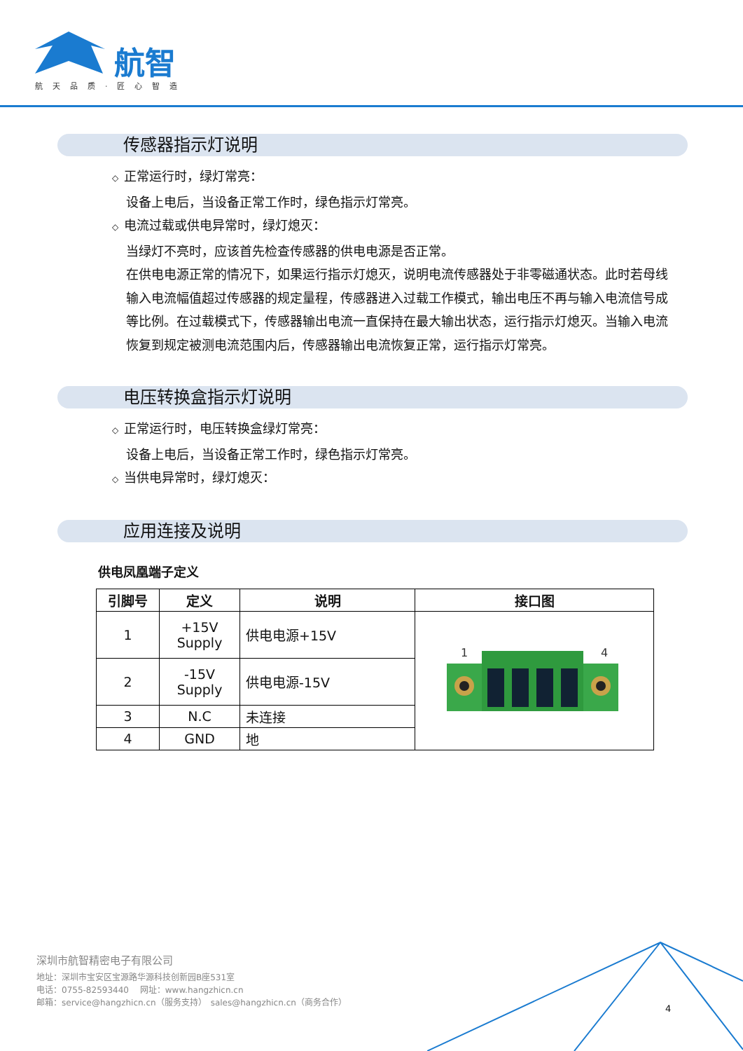航智
航天品质·匠心智造
传感器指示灯说明
◇ 正常运行时，绿灯常亮：
设备上电后，当设备正常工作时，绿色指示灯常亮。
◇ 电流过载或供电异常时，绿灯熄灭：
当绿灯不亮时，应该首先检查传感器的供电电源是否正常。
在供电电源正常的情况下，如果运行指示灯熄灭，说明电流传感器处于非零磁通状态。此时若母线输入电流幅值超过传感器的规定量程，传感器进入过载工作模式，输出电压不再与输入电流信号成等比例。在过载模式下，传感器输出电流一直保持在最大输出状态，运行指示灯熄灭。当输入电流恢复到规定被测电流范围内后，传感器输出电流恢复正常，运行指示灯常亮。
电压转换盒指示灯说明
◇ 正常运行时，电压转换盒绿灯常亮：
设备上电后，当设备正常工作时，绿色指示灯常亮。
◇ 当供电异常时，绿灯熄灭：
应用连接及说明
供电凤凰端子定义
| 引脚号 | 定义 | 说明 | 接口图 |
| --- | --- | --- | --- |
| 1 | +15V Supply | 供电电源+15V | 1 4 |
| 2 | -15V Supply | 供电电源-15V | |
| 3 | N.C | 未连接 | |
| 4 | GND | 地 | |
深圳市航智精密电子有限公司
地址：深圳市宝安区宝源路华源科技创新园B座531室
电话：0755-82593440　 网址：www.hangzhicn.cn
邮箱：service@hangzhicn.cn（服务支持）　sales@hangzhicn.cn（商务合作）
4